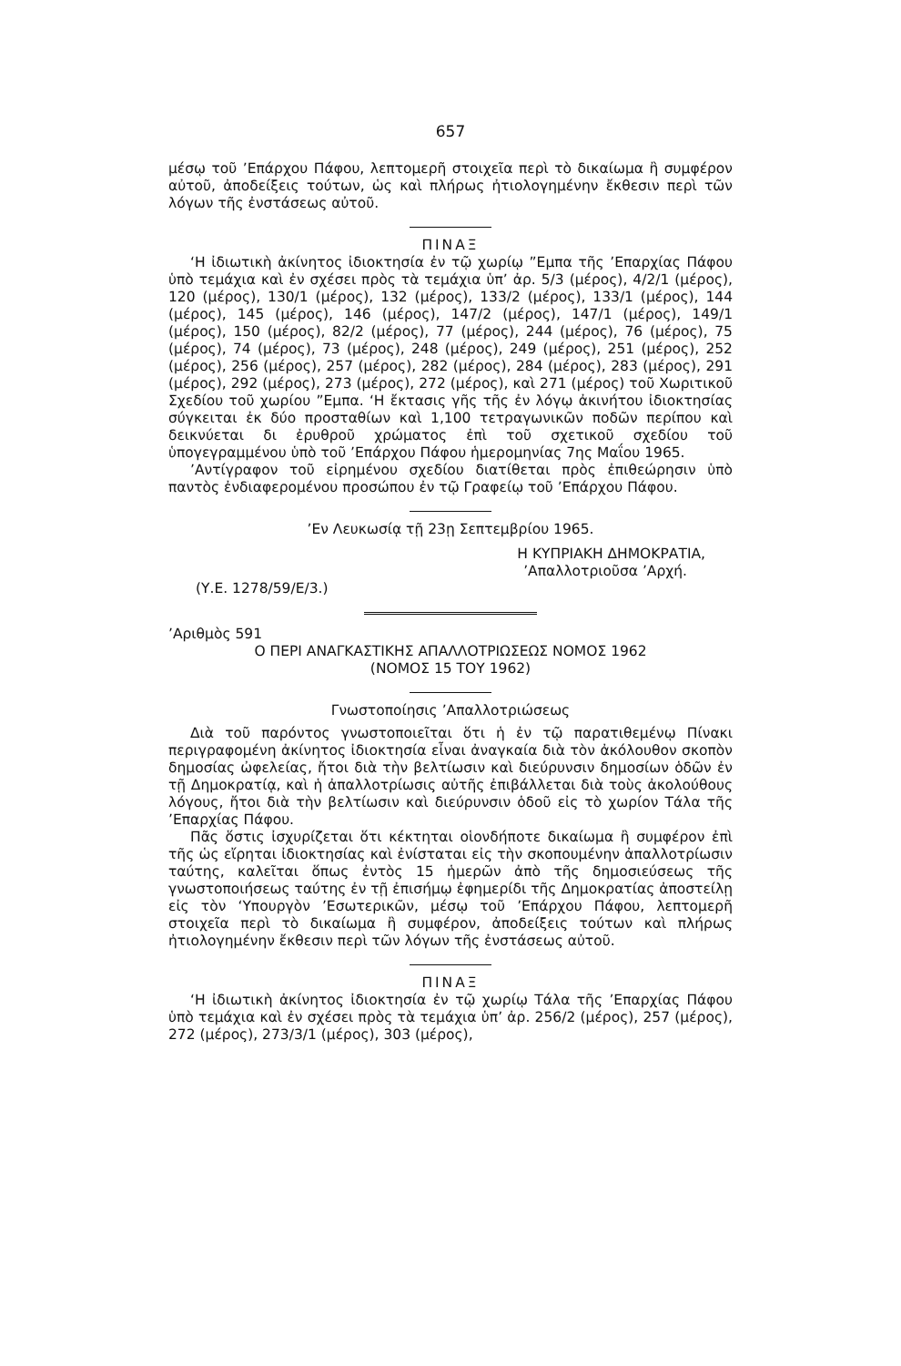657
μέσῳ τοῦ ’Επάρχου Πάφου, λεπτομερῆ στοιχεῖα περὶ τὸ δικαίωμα ἢ συμφέρον αὐτοῦ, ἀποδείξεις τούτων, ὡς καὶ πλήρως ἠτιολογημένην ἔκθεσιν περὶ τῶν λόγων τῆς ἐνστάσεως αὐτοῦ.
ΠΙΝΑΞ
‘Η ἰδιωτικὴ ἀκίνητος ἰδιοκτησία ἐν τῷ χωρίῳ ”Εμπα τῆς ’Επαρχίας Πάφου ὑπὸ τεμάχια καὶ ἐν σχέσει πρὸς τὰ τεμάχια ὑπ’ ἀρ. 5/3 (μέρος), 4/2/1 (μέρος), 120 (μέρος), 130/1 (μέρος), 132 (μέρος), 133/2 (μέρος), 133/1 (μέρος), 144 (μέρος), 145 (μέρος), 146 (μέρος), 147/2 (μέρος), 147/1 (μέρος), 149/1 (μέρος), 150 (μέρος), 82/2 (μέρος), 77 (μέρος), 244 (μέρος), 76 (μέρος), 75 (μέρος), 74 (μέρος), 73 (μέρος), 248 (μέρος), 249 (μέρος), 251 (μέρος), 252 (μέρος), 256 (μέρος), 257 (μέρος), 282 (μέρος), 284 (μέρος), 283 (μέρος), 291 (μέρος), 292 (μέρος), 273 (μέρος), 272 (μέρος), καὶ 271 (μέρος) τοῦ Χωριτικοῦ Σχεδίου τοῦ χωρίου ”Εμπα. ‘Η ἔκτασις γῆς τῆς ἐν λόγῳ ἀκινήτου ἰδιοκτησίας σύγκειται ἐκ δύο προσταθίων καὶ 1,100 τετραγωνικῶν ποδῶν περίπου καὶ δεικνύεται δι ἐρυθροῦ χρώματος ἐπὶ τοῦ σχετικοῦ σχεδίου τοῦ ὑπογεγραμμένου ὑπὸ τοῦ ’Επάρχου Πάφου ἡμερομηνίας 7ης Μαΐου 1965.
’Αντίγραφον τοῦ εἰρημένου σχεδίου διατίθεται πρὸς ἐπιθεώρησιν ὑπὸ παντὸς ἐνδιαφερομένου προσώπου ἐν τῷ Γραφείῳ τοῦ ’Επάρχου Πάφου.
’Εν Λευκωσίᾳ τῇ 23ῃ Σεπτεμβρίου 1965.
Η ΚΥΠΡΙΑΚΗ ΔΗΜΟΚΡΑΤΙΑ,
’Απαλλοτριοῦσα ’Αρχή.
(Υ.Ε. 1278/59/Ε/3.)
’Αριθμὸς 591
Ο ΠΕΡΙ ΑΝΑΓΚΑΣΤΙΚΗΣ ΑΠΑΛΛΟΤΡΙΩΣΕΩΣ ΝΟΜΟΣ 1962
(ΝΟΜΟΣ 15 ΤΟΥ 1962)
Γνωστοποίησις ’Απαλλοτριώσεως
Διὰ τοῦ παρόντος γνωστοποιεῖται ὅτι ἡ ἐν τῷ παρατιθεμένῳ Πίνακι περιγραφομένη ἀκίνητος ἰδιοκτησία εἶναι ἀναγκαία διὰ τὸν ἀκόλουθον σκοπὸν δημοσίας ὠφελείας, ἤτοι διὰ τὴν βελτίωσιν καὶ διεύρυνσιν δημοσίων ὁδῶν ἐν τῇ Δημοκρατίᾳ, καὶ ἡ ἀπαλλοτρίωσις αὐτῆς ἐπιβάλλεται διὰ τοὺς ἀκολούθους λόγους, ἤτοι διὰ τὴν βελτίωσιν καὶ διεύρυνσιν ὁδοῦ εἰς τὸ χωρίον Τάλα τῆς ’Επαρχίας Πάφου.
Πᾶς ὅστις ἰσχυρίζεται ὅτι κέκτηται οἱονδήποτε δικαίωμα ἢ συμφέρον ἐπὶ τῆς ὡς εἴρηται ἰδιοκτησίας καὶ ἐνίσταται εἰς τὴν σκοπουμένην ἀπαλλοτρίωσιν ταύτης, καλεῖται ὅπως ἐντὸς 15 ἡμερῶν ἀπὸ τῆς δημοσιεύσεως τῆς γνωστοποιήσεως ταύτης ἐν τῇ ἐπισήμῳ ἐφημερίδι τῆς Δημοκρατίας ἀποστείλῃ εἰς τὸν ‘Υπουργὸν ’Εσωτερικῶν, μέσῳ τοῦ ’Επάρχου Πάφου, λεπτομερῆ στοιχεῖα περὶ τὸ δικαίωμα ἢ συμφέρον, ἀποδείξεις τούτων καὶ πλήρως ἠτιολογημένην ἔκθεσιν περὶ τῶν λόγων τῆς ἐνστάσεως αὐτοῦ.
ΠΙΝΑΞ
‘Η ἰδιωτικὴ ἀκίνητος ἰδιοκτησία ἐν τῷ χωρίῳ Τάλα τῆς ’Επαρχίας Πάφου ὑπὸ τεμάχια καὶ ἐν σχέσει πρὸς τὰ τεμάχια ὑπ’ ἀρ. 256/2 (μέρος), 257 (μέρος), 272 (μέρος), 273/3/1 (μέρος), 303 (μέρος),